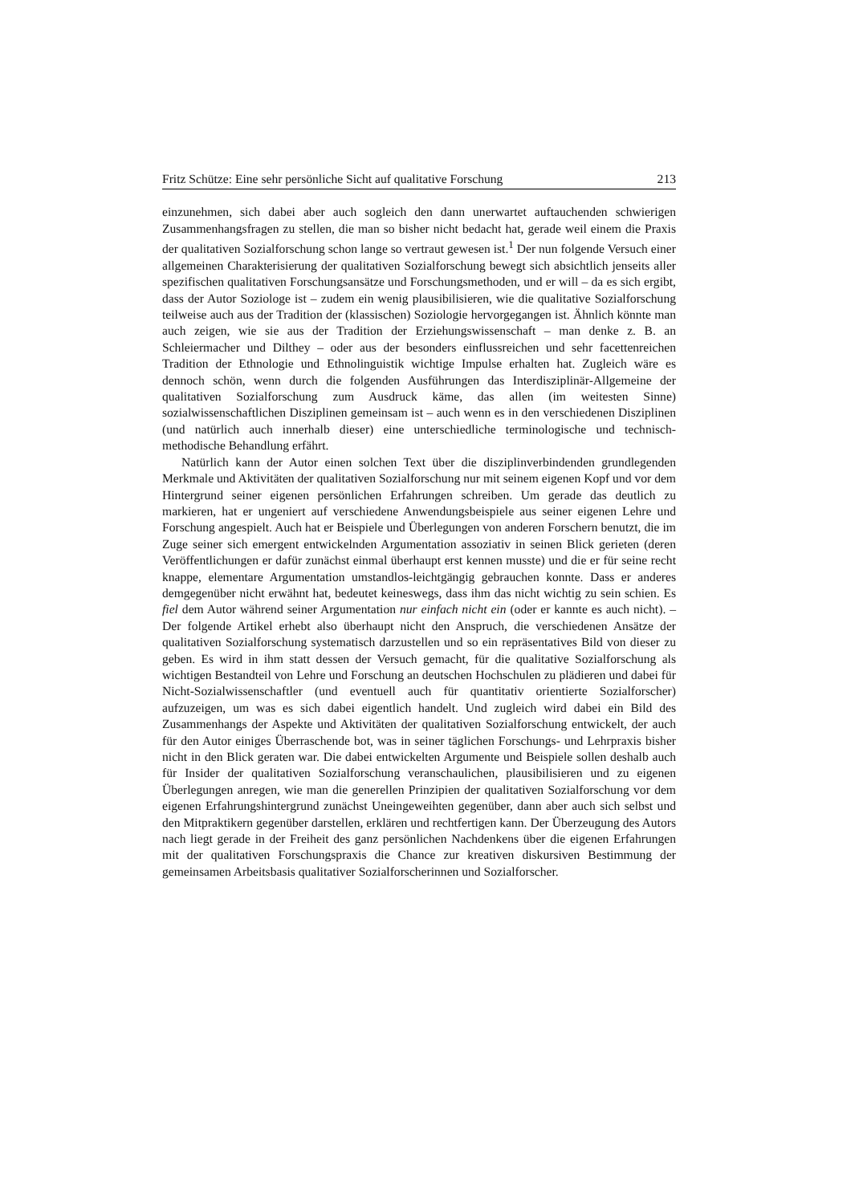Fritz Schütze: Eine sehr persönliche Sicht auf qualitative Forschung 213
einzunehmen, sich dabei aber auch sogleich den dann unerwartet auftauchenden schwierigen Zusammenhangsfragen zu stellen, die man so bisher nicht bedacht hat, gerade weil einem die Praxis der qualitativen Sozialforschung schon lange so vertraut gewesen ist.<sup>1</sup> Der nun folgende Versuch einer allgemeinen Charakterisierung der qualitativen Sozialforschung bewegt sich absichtlich jenseits aller spezifischen qualitativen Forschungsansätze und Forschungsmethoden, und er will – da es sich ergibt, dass der Autor Soziologe ist – zudem ein wenig plausibilisieren, wie die qualitative Sozialforschung teilweise auch aus der Tradition der (klassischen) Soziologie hervorgegangen ist. Ähnlich könnte man auch zeigen, wie sie aus der Tradition der Erziehungswissenschaft – man denke z. B. an Schleiermacher und Dilthey – oder aus der besonders einflussreichen und sehr facettenreichen Tradition der Ethnologie und Ethnolinguistik wichtige Impulse erhalten hat. Zugleich wäre es dennoch schön, wenn durch die folgenden Ausführungen das Interdisziplinär-Allgemeine der qualitativen Sozialforschung zum Ausdruck käme, das allen (im weitesten Sinne) sozialwissenschaftlichen Disziplinen gemeinsam ist – auch wenn es in den verschiedenen Disziplinen (und natürlich auch innerhalb dieser) eine unterschiedliche terminologische und technisch-methodische Behandlung erfährt.
Natürlich kann der Autor einen solchen Text über die disziplinverbindenden grundlegenden Merkmale und Aktivitäten der qualitativen Sozialforschung nur mit seinem eigenen Kopf und vor dem Hintergrund seiner eigenen persönlichen Erfahrungen schreiben. Um gerade das deutlich zu markieren, hat er ungeniert auf verschiedene Anwendungsbeispiele aus seiner eigenen Lehre und Forschung angespielt. Auch hat er Beispiele und Überlegungen von anderen Forschern benutzt, die im Zuge seiner sich emergent entwickelnden Argumentation assoziativ in seinen Blick gerieten (deren Veröffentlichungen er dafür zunächst einmal überhaupt erst kennen musste) und die er für seine recht knappe, elementare Argumentation umstandlos-leichtgängig gebrauchen konnte. Dass er anderes demgegenüber nicht erwähnt hat, bedeutet keineswegs, dass ihm das nicht wichtig zu sein schien. Es fiel dem Autor während seiner Argumentation nur einfach nicht ein (oder er kannte es auch nicht). – Der folgende Artikel erhebt also überhaupt nicht den Anspruch, die verschiedenen Ansätze der qualitativen Sozialforschung systematisch darzustellen und so ein repräsentatives Bild von dieser zu geben. Es wird in ihm statt dessen der Versuch gemacht, für die qualitative Sozialforschung als wichtigen Bestandteil von Lehre und Forschung an deutschen Hochschulen zu plädieren und dabei für Nicht-Sozialwissenschaftler (und eventuell auch für quantitativ orientierte Sozialforscher) aufzuzeigen, um was es sich dabei eigentlich handelt. Und zugleich wird dabei ein Bild des Zusammenhangs der Aspekte und Aktivitäten der qualitativen Sozialforschung entwickelt, der auch für den Autor einiges Überraschende bot, was in seiner täglichen Forschungs- und Lehrpraxis bisher nicht in den Blick geraten war. Die dabei entwickelten Argumente und Beispiele sollen deshalb auch für Insider der qualitativen Sozialforschung veranschaulichen, plausibilisieren und zu eigenen Überlegungen anregen, wie man die generellen Prinzipien der qualitativen Sozialforschung vor dem eigenen Erfahrungshintergrund zunächst Uneingeweihten gegenüber, dann aber auch sich selbst und den Mitpraktikern gegenüber darstellen, erklären und rechtfertigen kann. Der Überzeugung des Autors nach liegt gerade in der Freiheit des ganz persönlichen Nachdenkens über die eigenen Erfahrungen mit der qualitativen Forschungspraxis die Chance zur kreativen diskursiven Bestimmung der gemeinsamen Arbeitsbasis qualitativer Sozialforscherinnen und Sozialforscher.